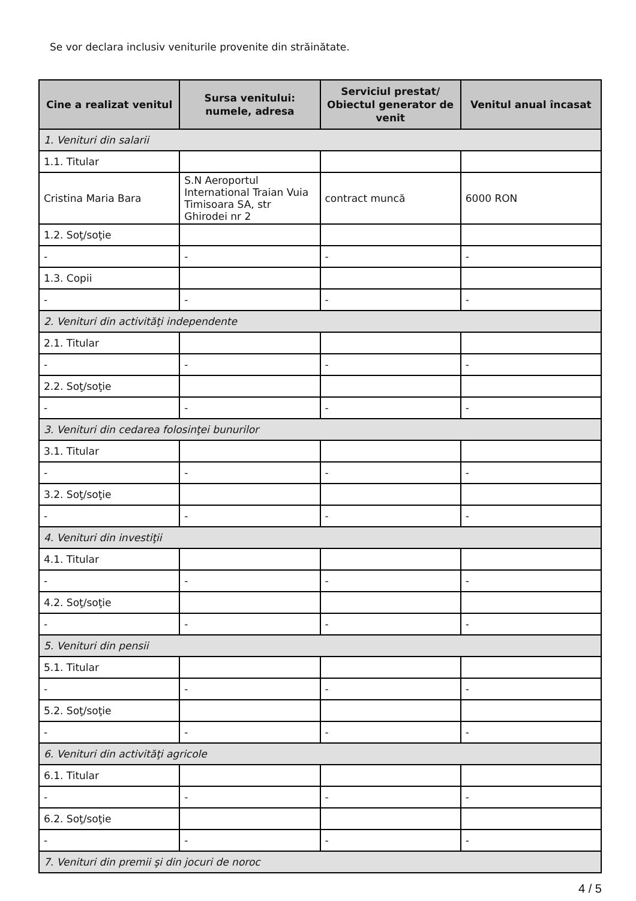Se vor declara inclusiv veniturile provenite din străinătate.
| Cine a realizat venitul | Sursa venitului: numele, adresa | Serviciul prestat/ Obiectul generator de venit | Venitul anual încasat |
| --- | --- | --- | --- |
| 1. Venituri din salarii | | | |
| 1.1. Titular | | | |
| Cristina Maria Bara | S.N Aeroportul International Traian Vuia Timisoara SA, str Ghirodei nr 2 | contract muncă | 6000 RON |
| 1.2. Soţ/soţie | | | |
| - | - | - | - |
| 1.3. Copii | | | |
| - | - | - | - |
| 2. Venituri din activităţi independente | | | |
| 2.1. Titular | | | |
| - | - | - | - |
| 2.2. Soţ/soţie | | | |
| - | - | - | - |
| 3. Venituri din cedarea folosinţei bunurilor | | | |
| 3.1. Titular | | | |
| - | - | - | - |
| 3.2. Soţ/soţie | | | |
| - | - | - | - |
| 4. Venituri din investiţii | | | |
| 4.1. Titular | | | |
| - | - | - | - |
| 4.2. Soţ/soţie | | | |
| - | - | - | - |
| 5. Venituri din pensii | | | |
| 5.1. Titular | | | |
| - | - | - | - |
| 5.2. Soţ/soţie | | | |
| - | - | - | - |
| 6. Venituri din activităţi agricole | | | |
| 6.1. Titular | | | |
| - | - | - | - |
| 6.2. Soţ/soţie | | | |
| - | - | - | - |
| 7. Venituri din premii şi din jocuri de noroc | | | |
4 / 5